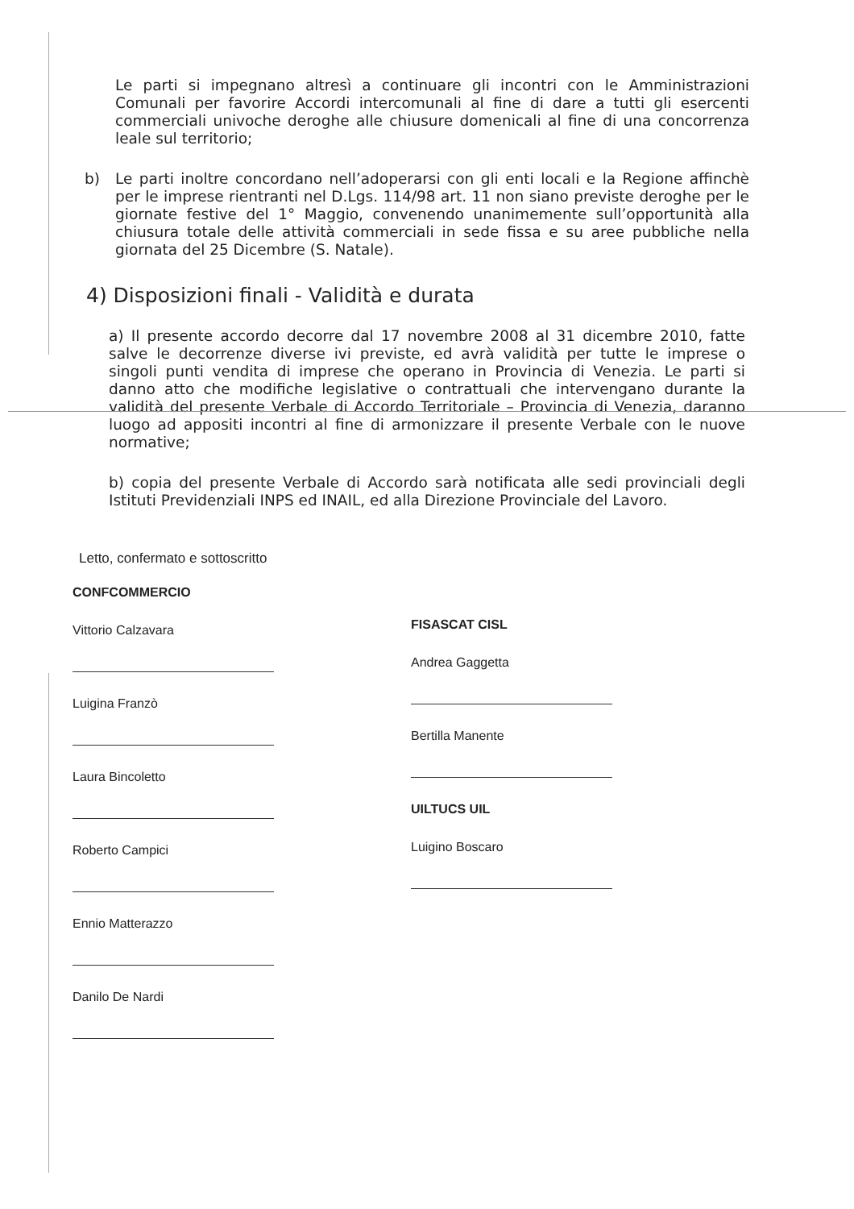Le parti si impegnano altresì a continuare gli incontri con le Amministrazioni Comunali per favorire Accordi intercomunali al fine di dare a tutti gli esercenti commerciali univoche deroghe alle chiusure domenicali al fine di una concorrenza leale sul territorio;
b) Le parti inoltre concordano nell’adoperarsi con gli enti locali e la Regione affinchè per le imprese rientranti nel D.Lgs. 114/98 art. 11 non siano previste deroghe per le giornate festive del 1° Maggio, convenendo unanimemente sull’opportunità alla chiusura totale delle attività commerciali in sede fissa e su aree pubbliche nella giornata del 25 Dicembre (S. Natale).
4) Disposizioni finali - Validità e durata
a) Il presente accordo decorre dal 17 novembre 2008 al 31 dicembre 2010, fatte salve le decorrenze diverse ivi previste, ed avrà validità per tutte le imprese o singoli punti vendita di imprese che operano in Provincia di Venezia. Le parti si danno atto che modifiche legislative o contrattuali che intervengano durante la validità del presente Verbale di Accordo Territoriale – Provincia di Venezia, daranno luogo ad appositi incontri al fine di armonizzare il presente Verbale con le nuove normative;
b) copia del presente Verbale di Accordo sarà notificata alle sedi provinciali degli Istituti Previdenziali INPS ed INAIL, ed alla Direzione Provinciale del Lavoro.
Letto, confermato e sottoscritto
CONFCOMMERCIO
Vittorio Calzavara
Luigina Franzò
Laura Bincoletto
Roberto Campici
Ennio Matterazzo
Danilo De Nardi
FISASCAT CISL
Andrea Gaggetta
Bertilla Manente
UILTUCS UIL
Luigino Boscaro